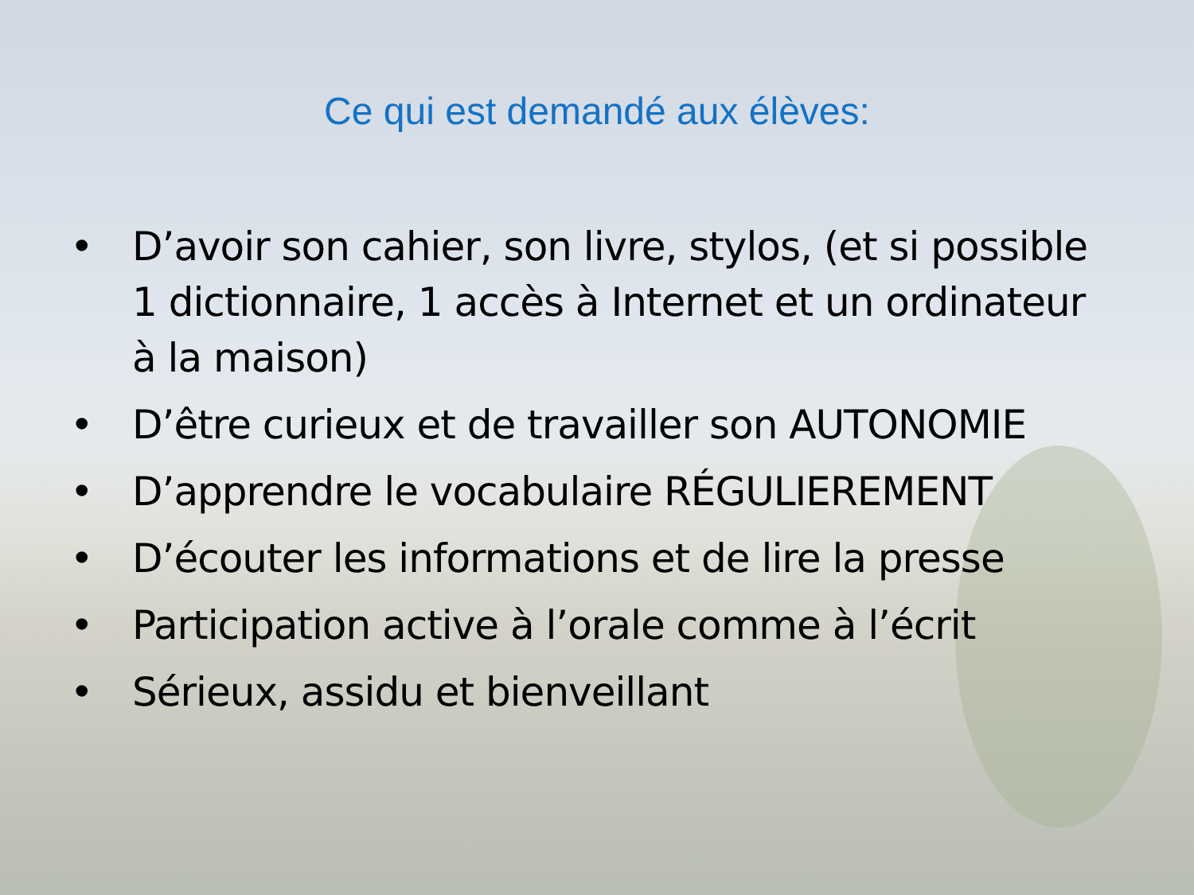Ce qui est demandé aux élèves:
• D’avoir son cahier, son livre, stylos, (et si possible 1 dictionnaire, 1 accès à Internet et un ordinateur à la maison)
• D’être curieux et de travailler son AUTONOMIE
• D’apprendre le vocabulaire RÉGULIEREMENT
• D’écouter les informations et de lire la presse
• Participation active à l’orale comme à l’écrit
• Sérieux, assidu et bienveillant